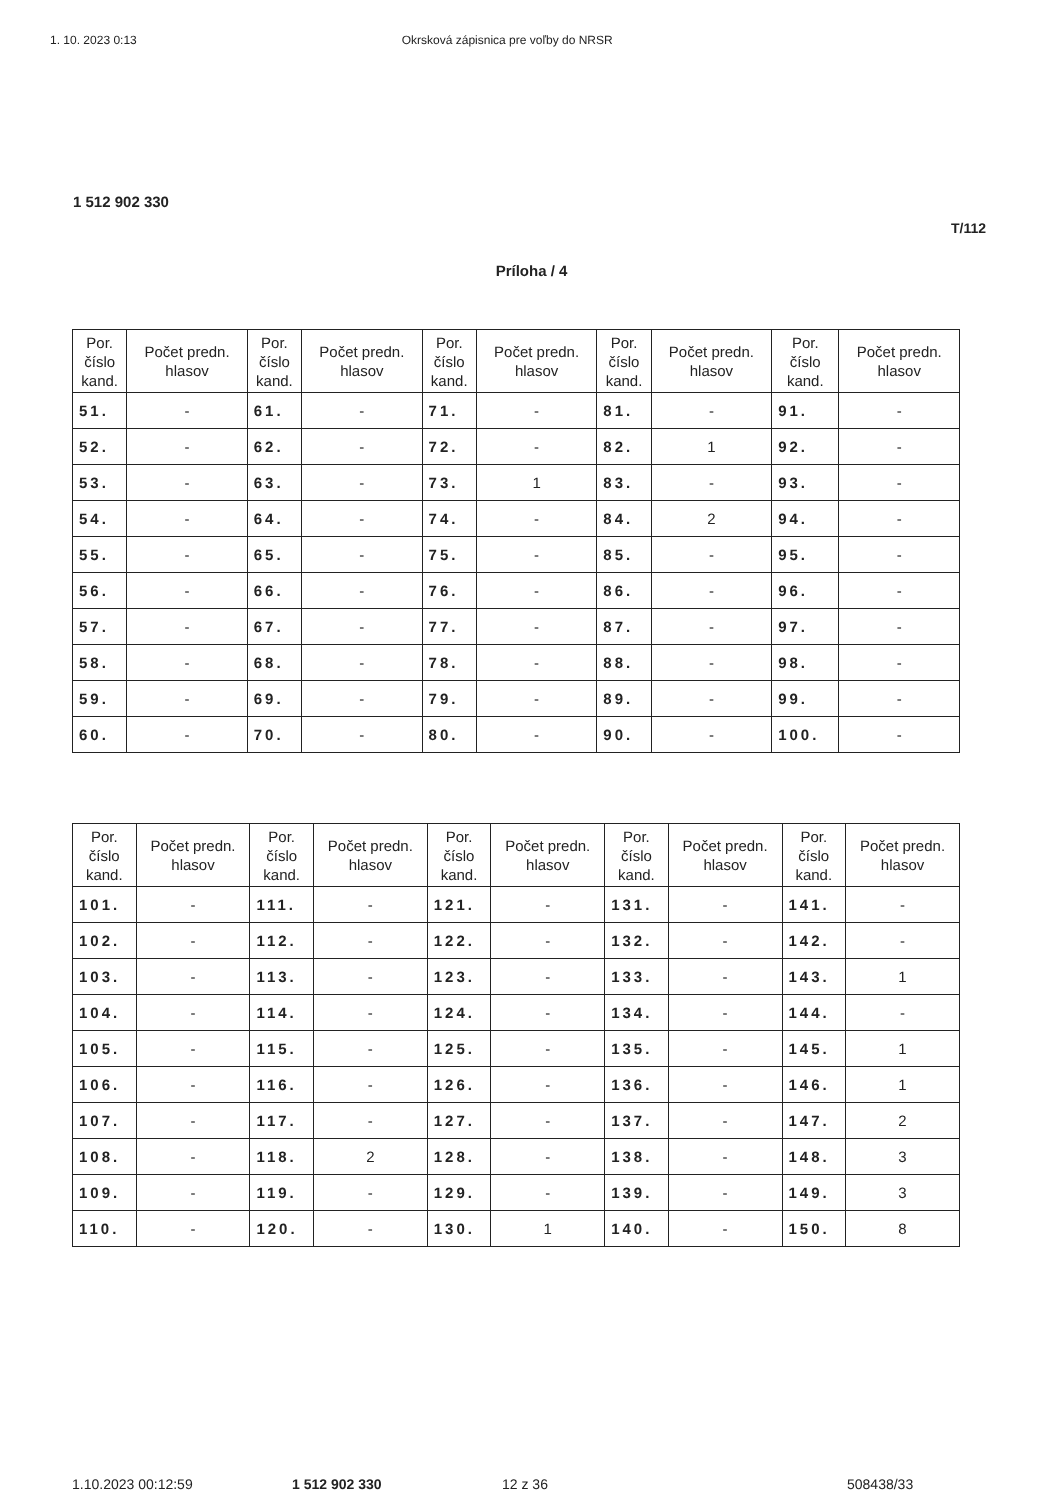1. 10. 2023 0:13 Okrsková zápisnica pre voľby do NRSR
1 512 902 330
T/112
Príloha / 4
| Por. číslo kand. | Počet predn. hlasov | Por. číslo kand. | Počet predn. hlasov | Por. číslo kand. | Počet predn. hlasov | Por. číslo kand. | Počet predn. hlasov | Por. číslo kand. | Počet predn. hlasov |
| --- | --- | --- | --- | --- | --- | --- | --- | --- | --- |
| 51. | - | 61. | - | 71. | - | 81. | - | 91. | - |
| 52. | - | 62. | - | 72. | - | 82. | 1 | 92. | - |
| 53. | - | 63. | - | 73. | 1 | 83. | - | 93. | - |
| 54. | - | 64. | - | 74. | - | 84. | 2 | 94. | - |
| 55. | - | 65. | - | 75. | - | 85. | - | 95. | - |
| 56. | - | 66. | - | 76. | - | 86. | - | 96. | - |
| 57. | - | 67. | - | 77. | - | 87. | - | 97. | - |
| 58. | - | 68. | - | 78. | - | 88. | - | 98. | - |
| 59. | - | 69. | - | 79. | - | 89. | - | 99. | - |
| 60. | - | 70. | - | 80. | - | 90. | - | 100. | - |
| Por. číslo kand. | Počet predn. hlasov | Por. číslo kand. | Počet predn. hlasov | Por. číslo kand. | Počet predn. hlasov | Por. číslo kand. | Počet predn. hlasov | Por. číslo kand. | Počet predn. hlasov |
| --- | --- | --- | --- | --- | --- | --- | --- | --- | --- |
| 101. | - | 111. | - | 121. | - | 131. | - | 141. | - |
| 102. | - | 112. | - | 122. | - | 132. | - | 142. | - |
| 103. | - | 113. | - | 123. | - | 133. | - | 143. | 1 |
| 104. | - | 114. | - | 124. | - | 134. | - | 144. | - |
| 105. | - | 115. | - | 125. | - | 135. | - | 145. | 1 |
| 106. | - | 116. | - | 126. | - | 136. | - | 146. | 1 |
| 107. | - | 117. | - | 127. | - | 137. | - | 147. | 2 |
| 108. | - | 118. | 2 | 128. | - | 138. | - | 148. | 3 |
| 109. | - | 119. | - | 129. | - | 139. | - | 149. | 3 |
| 110. | - | 120. | - | 130. | 1 | 140. | - | 150. | 8 |
1.10.2023 00:12:59 1 512 902 330 12 z 36 508438/33